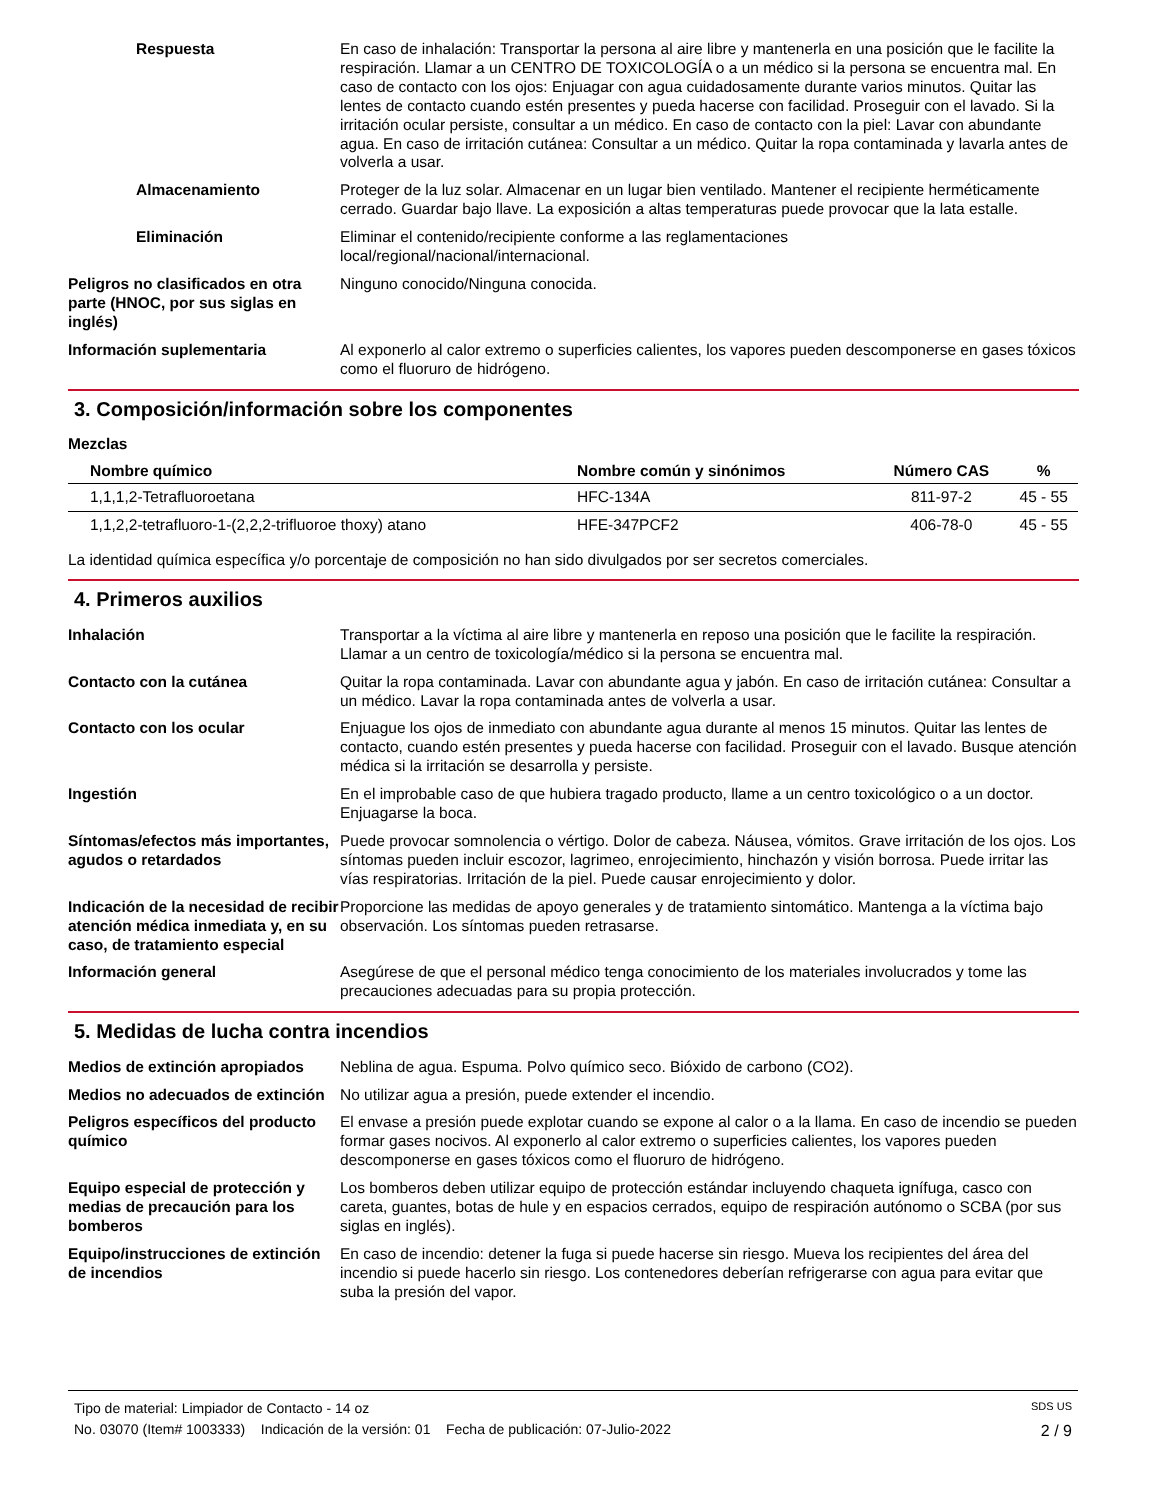Respuesta En caso de inhalación: Transportar la persona al aire libre y mantenerla en una posición que le facilite la respiración. Llamar a un CENTRO DE TOXICOLOGÍA o a un médico si la persona se encuentra mal. En caso de contacto con los ojos: Enjuagar con agua cuidadosamente durante varios minutos. Quitar las lentes de contacto cuando estén presentes y pueda hacerse con facilidad. Proseguir con el lavado. Si la irritación ocular persiste, consultar a un médico. En caso de contacto con la piel: Lavar con abundante agua. En caso de irritación cutánea: Consultar a un médico. Quitar la ropa contaminada y lavarla antes de volverla a usar.
Almacenamiento Proteger de la luz solar. Almacenar en un lugar bien ventilado. Mantener el recipiente herméticamente cerrado. Guardar bajo llave. La exposición a altas temperaturas puede provocar que la lata estalle.
Eliminación Eliminar el contenido/recipiente conforme a las reglamentaciones
local/regional/nacional/internacional.
Peligros no clasificados en otra parte (HNOC, por sus siglas en inglés)
Ninguno conocido/Ninguna conocida.
Información suplementaria Al exponerlo al calor extremo o superficies calientes, los vapores pueden descomponerse en gases tóxicos como el fluoruro de hidrógeno.
3. Composición/información sobre los componentes
Mezclas
| Nombre químico | Nombre común y sinónimos | Número CAS | % |
| --- | --- | --- | --- |
| 1,1,1,2-Tetrafluoroetana | HFC-134A | 811-97-2 | 45 - 55 |
| 1,1,2,2-tetrafluoro-1-(2,2,2-trifluoroe thoxy) atano | HFE-347PCF2 | 406-78-0 | 45 - 55 |
La identidad química específica y/o porcentaje de composición no han sido divulgados por ser secretos comerciales.
4. Primeros auxilios
Inhalación Transportar a la víctima al aire libre y mantenerla en reposo una posición que le facilite la respiración. Llamar a un centro de toxicología/médico si la persona se encuentra mal.
Contacto con la cutánea Quitar la ropa contaminada. Lavar con abundante agua y jabón. En caso de irritación cutánea: Consultar a un médico. Lavar la ropa contaminada antes de volverla a usar.
Contacto con los ocular Enjuague los ojos de inmediato con abundante agua durante al menos 15 minutos. Quitar las lentes de contacto, cuando estén presentes y pueda hacerse con facilidad. Proseguir con el lavado. Busque atención médica si la irritación se desarrolla y persiste.
Ingestión En el improbable caso de que hubiera tragado producto, llame a un centro toxicológico o a un doctor. Enjuagarse la boca.
Síntomas/efectos más importantes, agudos o retardados
Puede provocar somnolencia o vértigo. Dolor de cabeza. Náusea, vómitos. Grave irritación de los ojos. Los síntomas pueden incluir escozor, lagrimeo, enrojecimiento, hinchazón y visión borrosa. Puede irritar las vías respiratorias. Irritación de la piel. Puede causar enrojecimiento y dolor.
Indicación de la necesidad de recibir atención médica inmediata y, en su caso, de tratamiento especial
Proporcione las medidas de apoyo generales y de tratamiento sintomático. Mantenga a la víctima bajo observación. Los síntomas pueden retrasarse.
Información general Asegúrese de que el personal médico tenga conocimiento de los materiales involucrados y tome las precauciones adecuadas para su propia protección.
5. Medidas de lucha contra incendios
Medios de extinción apropiados
Neblina de agua. Espuma. Polvo químico seco. Bióxido de carbono (CO2).
Medios no adecuados de extinción
No utilizar agua a presión, puede extender el incendio.
Peligros específicos del producto químico
El envase a presión puede explotar cuando se expone al calor o a la llama. En caso de incendio se pueden formar gases nocivos. Al exponerlo al calor extremo o superficies calientes, los vapores pueden descomponerse en gases tóxicos como el fluoruro de hidrógeno.
Equipo especial de protección y medias de precaución para los bomberos
Los bomberos deben utilizar equipo de protección estándar incluyendo chaqueta ignífuga, casco con careta, guantes, botas de hule y en espacios cerrados, equipo de respiración autónomo o SCBA (por sus siglas en inglés).
Equipo/instrucciones de extinción de incendios
En caso de incendio: detener la fuga si puede hacerse sin riesgo. Mueva los recipientes del área del incendio si puede hacerlo sin riesgo. Los contenedores deberían refrigerarse con agua para evitar que suba la presión del vapor.
Tipo de material: Limpiador de Contacto - 14 oz SDS US
No. 03070 (Item# 1003333) Indicación de la versión: 01 Fecha de publicación: 07-Julio-2022 2 / 9